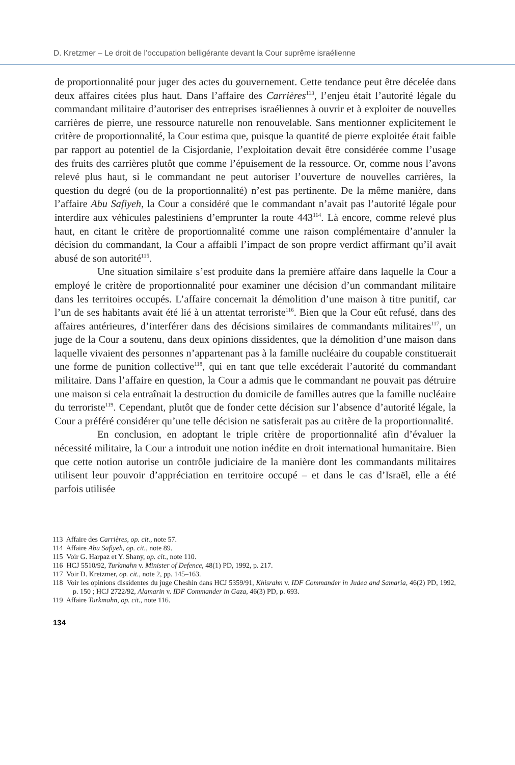D. Kretzmer – Le droit de l’occupation belligérante devant la Cour suprême israélienne
de proportionnalité pour juger des actes du gouvernement. Cette tendance peut être décelée dans deux affaires citées plus haut. Dans l’affaire des Carrières<sup>113</sup>, l’enjeu était l’autorité légale du commandant militaire d’autoriser des entreprises israéliennes à ouvrir et à exploiter de nouvelles carrières de pierre, une ressource naturelle non renouvelable. Sans mentionner explicitement le critère de proportionnalité, la Cour estima que, puisque la quantité de pierre exploitée était faible par rapport au potentiel de la Cisjordanie, l’exploitation devait être considérée comme l’usage des fruits des carrières plutôt que comme l’épuisement de la ressource. Or, comme nous l’avons relevé plus haut, si le commandant ne peut autoriser l’ouverture de nouvelles carrières, la question du degré (ou de la proportionnalité) n’est pas pertinente. De la même manière, dans l’affaire Abu Safiyeh, la Cour a considéré que le commandant n’avait pas l’autorité légale pour interdire aux véhicules palestiniens d’emprunter la route 443<sup>114</sup>. Là encore, comme relevé plus haut, en citant le critère de proportionnalité comme une raison complémentaire d’annuler la décision du commandant, la Cour a affaibli l’impact de son propre verdict affirmant qu’il avait abusé de son autorité<sup>115</sup>.
Une situation similaire s’est produite dans la première affaire dans laquelle la Cour a employé le critère de proportionnalité pour examiner une décision d’un commandant militaire dans les territoires occupés. L’affaire concernait la démolition d’une maison à titre punitif, car l’un de ses habitants avait été lié à un attentat terroriste<sup>116</sup>. Bien que la Cour eût refusé, dans des affaires antérieures, d’interférer dans des décisions similaires de commandants militaires<sup>117</sup>, un juge de la Cour a soutenu, dans deux opinions dissidentes, que la démolition d’une maison dans laquelle vivaient des personnes n’appartenant pas à la famille nucléaire du coupable constituerait une forme de punition collective<sup>118</sup>, qui en tant que telle excéderait l’autorité du commandant militaire. Dans l’affaire en question, la Cour a admis que le commandant ne pouvait pas détruire une maison si cela entraînait la destruction du domicile de familles autres que la famille nucléaire du terroriste<sup>119</sup>. Cependant, plutôt que de fonder cette décision sur l’absence d’autorité légale, la Cour a préféré considérer qu’une telle décision ne satisferait pas au critère de la proportionnalité.
En conclusion, en adoptant le triple critère de proportionnalité afin d’évaluer la nécessité militaire, la Cour a introduit une notion inédite en droit international humanitaire. Bien que cette notion autorise un contrôle judiciaire de la manière dont les commandants militaires utilisent leur pouvoir d’appréciation en territoire occupé – et dans le cas d’Israël, elle a été parfois utilisée
113 Affaire des Carrières, op. cit., note 57.
114 Affaire Abu Safiyeh, op. cit., note 89.
115 Voir G. Harpaz et Y. Shany, op. cit., note 110.
116 HCJ 5510/92, Turkmahn v. Minister of Defence, 48(1) PD, 1992, p. 217.
117 Voir D. Kretzmer, op. cit., note 2, pp. 145–163.
118 Voir les opinions dissidentes du juge Cheshin dans HCJ 5359/91, Khisrahn v. IDF Commander in Judea and Samaria, 46(2) PD, 1992, p. 150 ; HCJ 2722/92, Alamarin v. IDF Commander in Gaza, 46(3) PD, p. 693.
119 Affaire Turkmahn, op. cit., note 116.
134